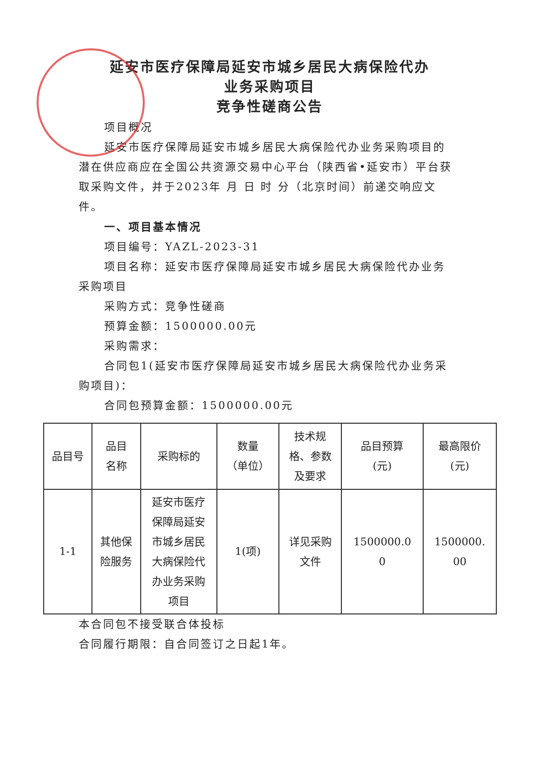延安市医疗保障局延安市城乡居民大病保险代办
业务采购项目
竞争性磋商公告
项目概况
延安市医疗保障局延安市城乡居民大病保险代办业务采购项目的潜在供应商应在全国公共资源交易中心平台（陕西省•延安市）平台获取采购文件，并于2023年 月 日 时 分（北京时间）前递交响应文件。
一、项目基本情况
项目编号：YAZL-2023-31
项目名称：延安市医疗保障局延安市城乡居民大病保险代办业务采购项目
采购方式：竞争性磋商
预算金额：1500000.00元
采购需求：
合同包1(延安市医疗保障局延安市城乡居民大病保险代办业务采购项目)：
合同包预算金额：1500000.00元
| 品目号 | 品目 名称 | 采购标的 | 数量 （单位） | 技术规 格、参数 及要求 | 品目预算 (元) | 最高限价 (元) |
| --- | --- | --- | --- | --- | --- | --- |
| 1-1 | 其他保 险服务 | 延安市医疗 保障局延安 市城乡居民 大病保险代 办业务采购 项目 | 1(项) | 详见采购 文件 | 1500000.0 0 | 1500000. 00 |
本合同包不接受联合体投标
合同履行期限：自合同签订之日起1年。